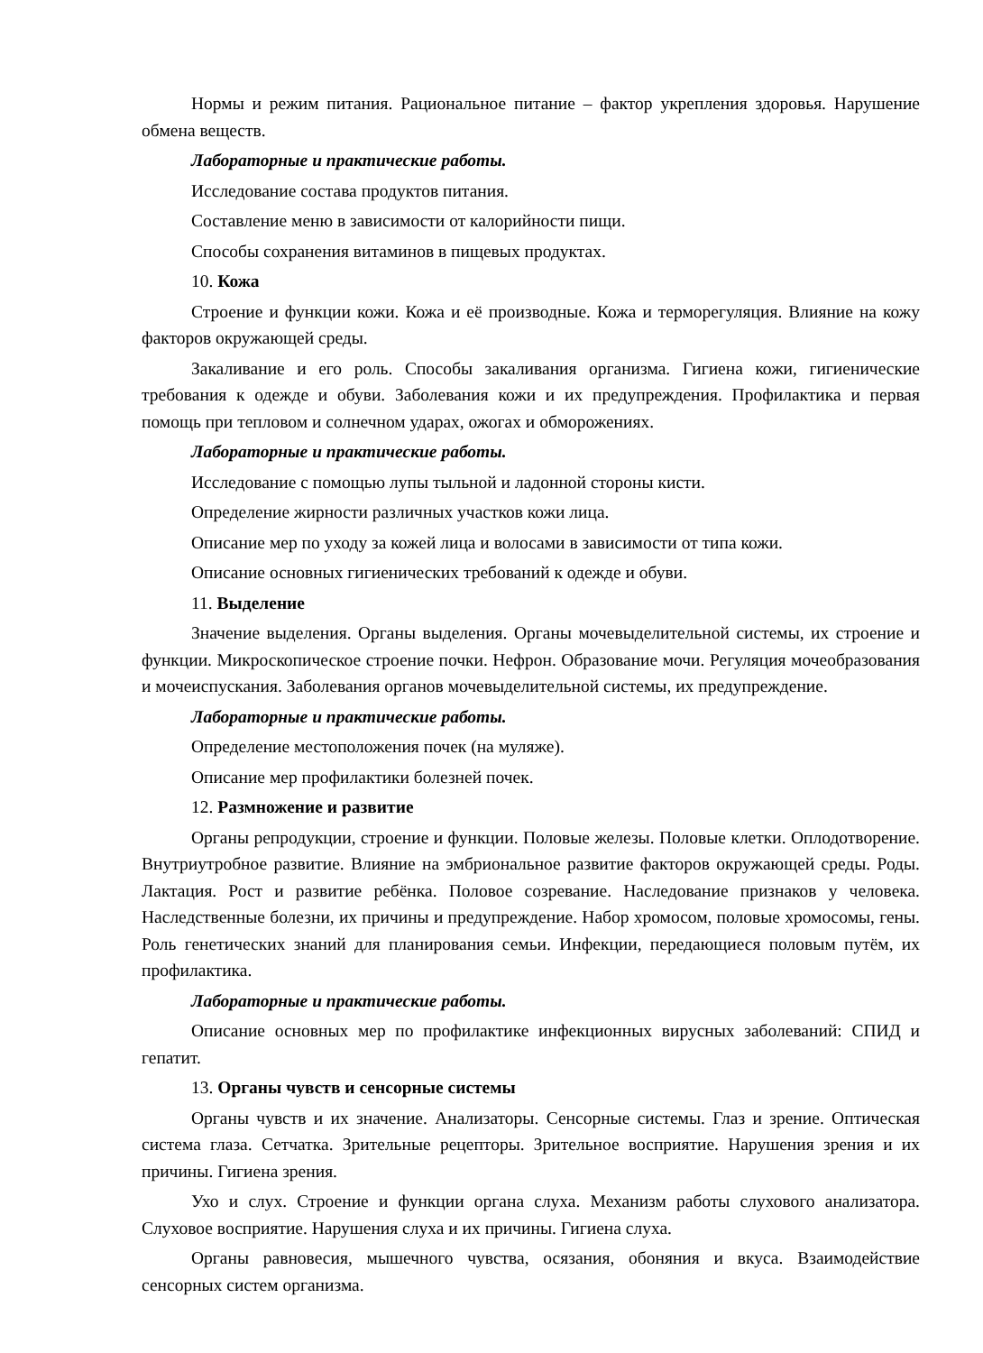Нормы и режим питания. Рациональное питание – фактор укрепления здоровья. Нарушение обмена веществ.
Лабораторные и практические работы.
Исследование состава продуктов питания.
Составление меню в зависимости от калорийности пищи.
Способы сохранения витаминов в пищевых продуктах.
10. Кожа
Строение и функции кожи. Кожа и её производные. Кожа и терморегуляция. Влияние на кожу факторов окружающей среды.
Закаливание и его роль. Способы закаливания организма. Гигиена кожи, гигиенические требования к одежде и обуви. Заболевания кожи и их предупреждения. Профилактика и первая помощь при тепловом и солнечном ударах, ожогах и обморожениях.
Лабораторные и практические работы.
Исследование с помощью лупы тыльной и ладонной стороны кисти.
Определение жирности различных участков кожи лица.
Описание мер по уходу за кожей лица и волосами в зависимости от типа кожи.
Описание основных гигиенических требований к одежде и обуви.
11. Выделение
Значение выделения. Органы выделения. Органы мочевыделительной системы, их строение и функции. Микроскопическое строение почки. Нефрон. Образование мочи. Регуляция мочеобразования и мочеиспускания. Заболевания органов мочевыделительной системы, их предупреждение.
Лабораторные и практические работы.
Определение местоположения почек (на муляже).
Описание мер профилактики болезней почек.
12. Размножение и развитие
Органы репродукции, строение и функции. Половые железы. Половые клетки. Оплодотворение. Внутриутробное развитие. Влияние на эмбриональное развитие факторов окружающей среды. Роды. Лактация. Рост и развитие ребёнка. Половое созревание. Наследование признаков у человека. Наследственные болезни, их причины и предупреждение. Набор хромосом, половые хромосомы, гены. Роль генетических знаний для планирования семьи. Инфекции, передающиеся половым путём, их профилактика.
Лабораторные и практические работы.
Описание основных мер по профилактике инфекционных вирусных заболеваний: СПИД и гепатит.
13. Органы чувств и сенсорные системы
Органы чувств и их значение. Анализаторы. Сенсорные системы. Глаз и зрение. Оптическая система глаза. Сетчатка. Зрительные рецепторы. Зрительное восприятие. Нарушения зрения и их причины. Гигиена зрения.
Ухо и слух. Строение и функции органа слуха. Механизм работы слухового анализатора. Слуховое восприятие. Нарушения слуха и их причины. Гигиена слуха.
Органы равновесия, мышечного чувства, осязания, обоняния и вкуса. Взаимодействие сенсорных систем организма.